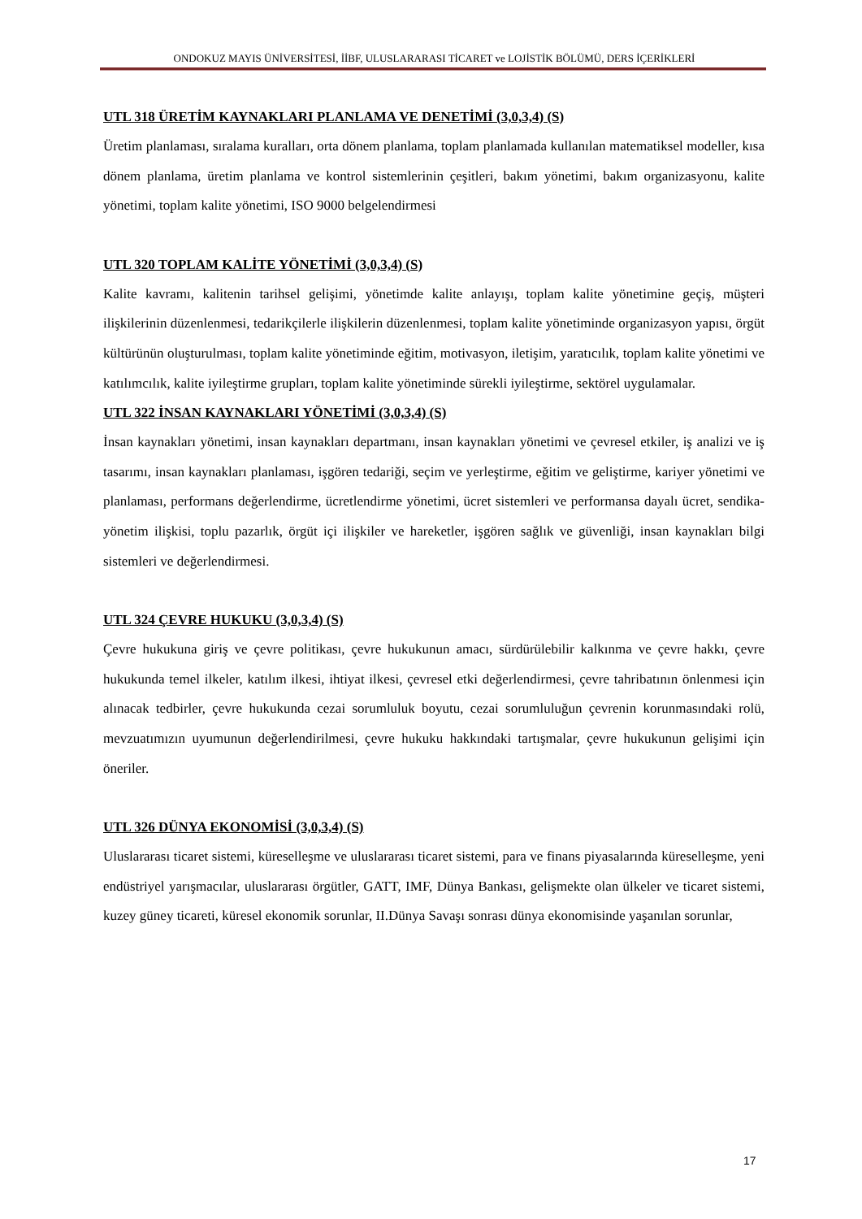ONDOKUZ MAYIS ÜNİVERSİTESİ, İİBF, ULUSLARARASI TİCARET ve LOJİSTİK BÖLÜMÜ, DERS İÇERİKLERİ
UTL 318 ÜRETİM KAYNAKLARI PLANLAMA VE DENETİMİ (3,0,3,4) (S)
Üretim planlaması, sıralama kuralları, orta dönem planlama, toplam planlamada kullanılan matematiksel modeller, kısa dönem planlama, üretim planlama ve kontrol sistemlerinin çeşitleri, bakım yönetimi, bakım organizasyonu, kalite yönetimi, toplam kalite yönetimi, ISO 9000 belgelendirmesi
UTL 320 TOPLAM KALİTE YÖNETİMİ (3,0,3,4) (S)
Kalite kavramı, kalitenin tarihsel gelişimi, yönetimde kalite anlayışı, toplam kalite yönetimine geçiş, müşteri ilişkilerinin düzenlenmesi, tedarikçilerle ilişkilerin düzenlenmesi, toplam kalite yönetiminde organizasyon yapısı, örgüt kültürünün oluşturulması, toplam kalite yönetiminde eğitim, motivasyon, iletişim, yaratıcılık, toplam kalite yönetimi ve katılımcılık, kalite iyileştirme grupları, toplam kalite yönetiminde sürekli iyileştirme, sektörel uygulamalar.
UTL 322 İNSAN KAYNAKLARI YÖNETİMİ (3,0,3,4) (S)
İnsan kaynakları yönetimi, insan kaynakları departmanı, insan kaynakları yönetimi ve çevresel etkiler, iş analizi ve iş tasarımı, insan kaynakları planlaması, işgören tedariği, seçim ve yerleştirme, eğitim ve geliştirme, kariyer yönetimi ve planlaması, performans değerlendirme, ücretlendirme yönetimi, ücret sistemleri ve performansa dayalı ücret, sendika-yönetim ilişkisi, toplu pazarlık, örgüt içi ilişkiler ve hareketler, işgören sağlık ve güvenliği, insan kaynakları bilgi sistemleri ve değerlendirmesi.
UTL 324 ÇEVRE HUKUKU (3,0,3,4) (S)
Çevre hukukuna giriş ve çevre politikası, çevre hukukunun amacı, sürdürülebilir kalkınma ve çevre hakkı, çevre hukukunda temel ilkeler, katılım ilkesi, ihtiyat ilkesi, çevresel etki değerlendirmesi, çevre tahribatının önlenmesi için alınacak tedbirler, çevre hukukunda cezai sorumluluk boyutu, cezai sorumluluğun çevrenin korunmasındaki rolü, mevzuatımızın uyumunun değerlendirilmesi, çevre hukuku hakkındaki tartışmalar, çevre hukukunun gelişimi için öneriler.
UTL 326 DÜNYA EKONOMİSİ (3,0,3,4) (S)
Uluslararası ticaret sistemi, küreselleşme ve uluslararası ticaret sistemi, para ve finans piyasalarında küreselleşme, yeni endüstriyel yarışmacılar, uluslararası örgütler, GATT, IMF, Dünya Bankası, gelişmekte olan ülkeler ve ticaret sistemi, kuzey güney ticareti, küresel ekonomik sorunlar, II.Dünya Savaşı sonrası dünya ekonomisinde yaşanılan sorunlar,
17